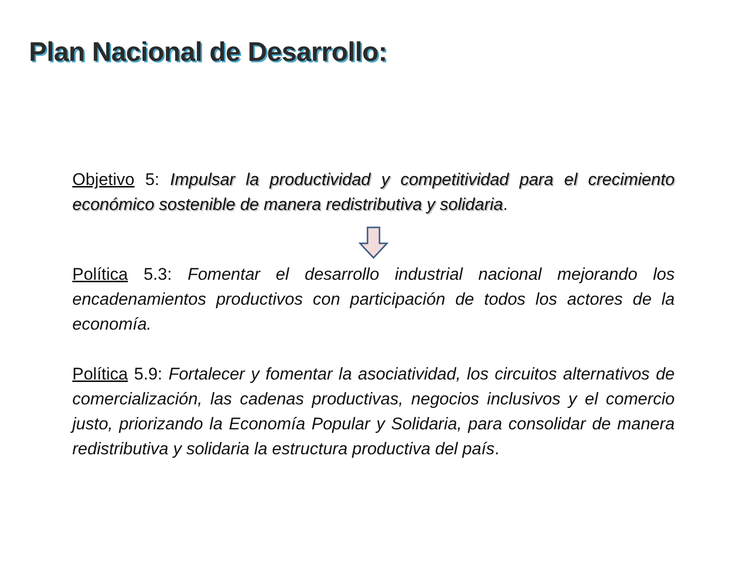Plan Nacional de Desarrollo:
Objetivo 5: Impulsar la productividad y competitividad para el crecimiento económico sostenible de manera redistributiva y solidaria.
Política 5.3: Fomentar el desarrollo industrial nacional mejorando los encadenamientos productivos con participación de todos los actores de la economía.
Política 5.9: Fortalecer y fomentar la asociatividad, los circuitos alternativos de comercialización, las cadenas productivas, negocios inclusivos y el comercio justo, priorizando la Economía Popular y Solidaria, para consolidar de manera redistributiva y solidaria la estructura productiva del país.